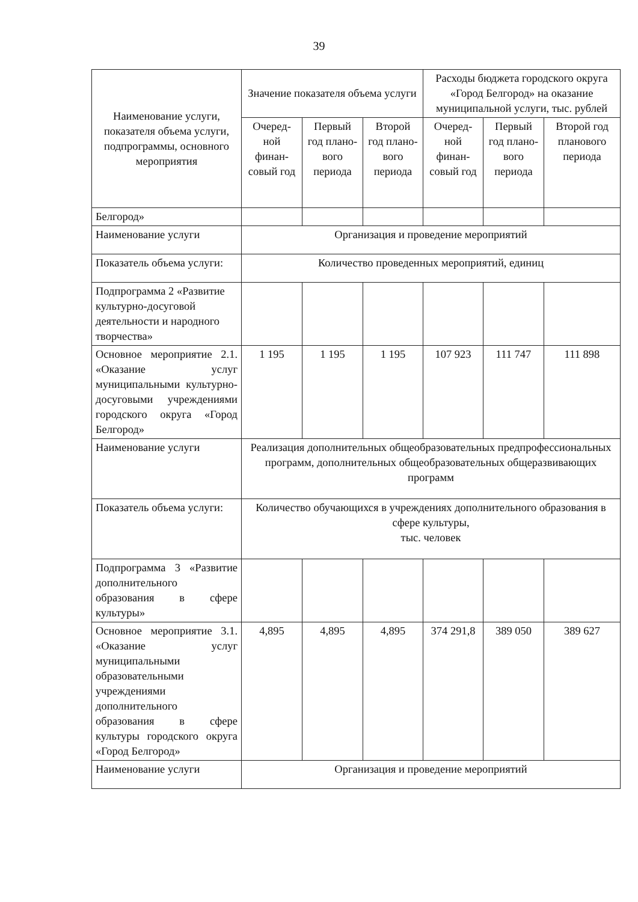39
| Наименование услуги, показателя объема услуги, подпрограммы, основного мероприятия | Значение показателя объема услуги | | | Расходы бюджета городского округа «Город Белгород» на оказание муниципальной услуги, тыс. рублей | | |
| --- | --- | --- | --- | --- | --- | --- |
| | Очеред-ной финан-совый год | Первый год плано-вого периода | Второй год плано-вого периода | Очеред-ной финан-совый год | Первый год плано-вого периода | Второй год планового периода |
| Белгород» | | | | | | |
| Наименование услуги | Организация и проведение мероприятий | | | | | |
| Показатель объема услуги: | Количество проведенных мероприятий, единиц | | | | | |
| Подпрограмма 2 «Развитие культурно-досуговой деятельности и народного творчества» | | | | | | |
| Основное мероприятие 2.1. «Оказание услуг муниципальными культурно-досуговыми учреждениями городского округа «Город Белгород» | 1 195 | 1 195 | 1 195 | 107 923 | 111 747 | 111 898 |
| Наименование услуги | Реализация дополнительных общеобразовательных предпрофессиональных программ, дополнительных общеобразовательных общеразвивающих программ | | | | | |
| Показатель объема услуги: | Количество обучающихся в учреждениях дополнительного образования в сфере культуры, тыс. человек | | | | | |
| Подпрограмма 3 «Развитие дополнительного образования в сфере культуры» | | | | | | |
| Основное мероприятие 3.1. «Оказание услуг муниципальными образовательными учреждениями дополнительного образования в сфере культуры городского округа «Город Белгород» | 4,895 | 4,895 | 4,895 | 374 291,8 | 389 050 | 389 627 |
| Наименование услуги | Организация и проведение мероприятий | | | | | |